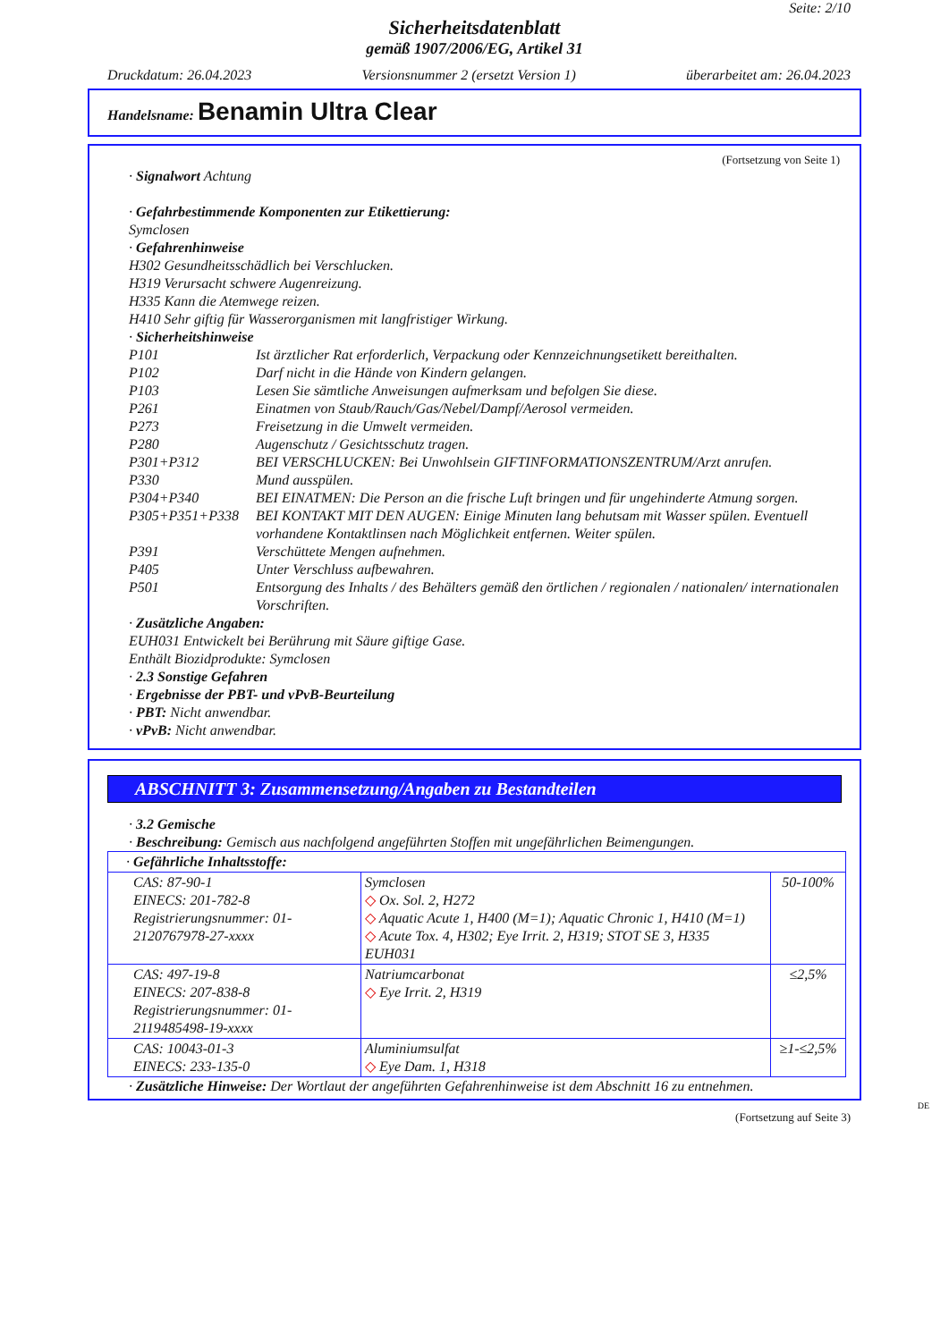Seite: 2/10
Sicherheitsdatenblatt
gemäß 1907/2006/EG, Artikel 31
Druckdatum: 26.04.2023 Versionsnummer 2 (ersetzt Version 1) überarbeitet am: 26.04.2023
Handelsname: Benamin Ultra Clear
(Fortsetzung von Seite 1)
· Signalwort Achtung
· Gefahrbestimmende Komponenten zur Etikettierung:
Symclosen
· Gefahrenhinweise
H302 Gesundheitsschädlich bei Verschlucken.
H319 Verursacht schwere Augenreizung.
H335 Kann die Atemwege reizen.
H410 Sehr giftig für Wasserorganismen mit langfristiger Wirkung.
· Sicherheitshinweise
P101 Ist ärztlicher Rat erforderlich, Verpackung oder Kennzeichnungsetikett bereithalten.
P102 Darf nicht in die Hände von Kindern gelangen.
P103 Lesen Sie sämtliche Anweisungen aufmerksam und befolgen Sie diese.
P261 Einatmen von Staub/Rauch/Gas/Nebel/Dampf/Aerosol vermeiden.
P273 Freisetzung in die Umwelt vermeiden.
P280 Augenschutz / Gesichtsschutz tragen.
P301+P312 BEI VERSCHLUCKEN: Bei Unwohlsein GIFTINFORMATIONSZENTRUM/Arzt anrufen.
P330 Mund ausspülen.
P304+P340 BEI EINATMEN: Die Person an die frische Luft bringen und für ungehinderte Atmung sorgen.
P305+P351+P338 BEI KONTAKT MIT DEN AUGEN: Einige Minuten lang behutsam mit Wasser spülen. Eventuell vorhandene Kontaktlinsen nach Möglichkeit entfernen. Weiter spülen.
P391 Verschüttete Mengen aufnehmen.
P405 Unter Verschluss aufbewahren.
P501 Entsorgung des Inhalts / des Behälters gemäß den örtlichen / regionalen / nationalen/ internationalen Vorschriften.
· Zusätzliche Angaben:
EUH031 Entwickelt bei Berührung mit Säure giftige Gase.
Enthält Biozidprodukte: Symclosen
· 2.3 Sonstige Gefahren
· Ergebnisse der PBT- und vPvB-Beurteilung
· PBT: Nicht anwendbar.
· vPvB: Nicht anwendbar.
ABSCHNITT 3: Zusammensetzung/Angaben zu Bestandteilen
· 3.2 Gemische
· Beschreibung: Gemisch aus nachfolgend angeführten Stoffen mit ungefährlichen Beimengungen.
| · Gefährliche Inhaltsstoffe: | | |
| CAS: 87-90-1 EINECS: 201-782-8 Registrierungsnummer: 01-2120767978-27-xxxx | Symclosen ◇ Ox. Sol. 2, H272 ◇ Aquatic Acute 1, H400 (M=1); Aquatic Chronic 1, H410 (M=1) ◇ Acute Tox. 4, H302; Eye Irrit. 2, H319; STOT SE 3, H335 EUH031 | 50-100% |
| CAS: 497-19-8 EINECS: 207-838-8 Registrierungsnummer: 01-2119485498-19-xxxx | Natriumcarbonat ◇ Eye Irrit. 2, H319 | ≤2,5% |
| CAS: 10043-01-3 EINECS: 233-135-0 | Aluminiumsulfat ◇ Eye Dam. 1, H318 | ≥1-≤2,5% |
· Zusätzliche Hinweise: Der Wortlaut der angeführten Gefahrenhinweise ist dem Abschnitt 16 zu entnehmen.
DE
(Fortsetzung auf Seite 3)